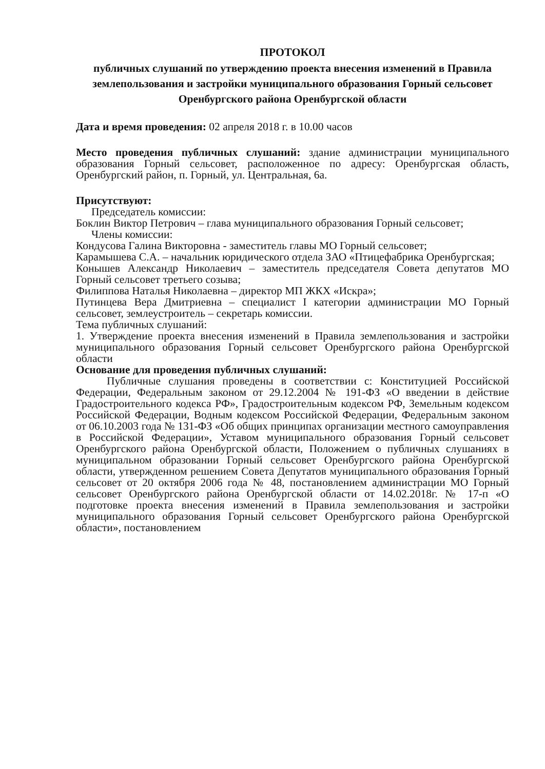ПРОТОКОЛ
публичных слушаний по утверждению проекта внесения изменений в Правила землепользования и застройки муниципального образования Горный сельсовет Оренбургского района Оренбургской области
Дата и время проведения: 02 апреля 2018 г. в 10.00 часов
Место проведения публичных слушаний: здание администрации муниципального образования Горный сельсовет, расположенное по адресу: Оренбургская область, Оренбургский район, п. Горный, ул. Центральная, 6а.
Присутствуют:
Председатель комиссии:
Боклин Виктор Петрович – глава муниципального образования Горный сельсовет;
Члены комиссии:
Кондусова Галина Викторовна - заместитель главы МО Горный сельсовет;
Карамышева С.А. – начальник юридического отдела ЗАО «Птицефабрика Оренбургская;
Конышев Александр Николаевич – заместитель председателя Совета депутатов МО Горный сельсовет третьего созыва;
Филиппова Наталья Николаевна – директор МП ЖКХ «Искра»;
Путинцева Вера Дмитриевна – специалист I категории администрации МО Горный сельсовет, землеустроитель – секретарь комиссии.
Тема публичных слушаний:
1. Утверждение проекта внесения изменений в Правила землепользования и застройки муниципального образования Горный сельсовет Оренбургского района Оренбургской области
Основание для проведения публичных слушаний:
Публичные слушания проведены в соответствии с: Конституцией Российской Федерации, Федеральным законом от 29.12.2004 № 191-ФЗ «О введении в действие Градостроительного кодекса РФ», Градостроительным кодексом РФ, Земельным кодексом Российской Федерации, Водным кодексом Российской Федерации, Федеральным законом от 06.10.2003 года № 131-ФЗ «Об общих принципах организации местного самоуправления в Российской Федерации», Уставом муниципального образования Горный сельсовет Оренбургского района Оренбургской области, Положением о публичных слушаниях в муниципальном образовании Горный сельсовет Оренбургского района Оренбургской области, утвержденном решением Совета Депутатов муниципального образования Горный сельсовет от 20 октября 2006 года № 48, постановлением администрации МО Горный сельсовет Оренбургского района Оренбургской области от 14.02.2018г. № 17-п «О подготовке проекта внесения изменений в Правила землепользования и застройки муниципального образования Горный сельсовет Оренбургского района Оренбургской области», постановлением